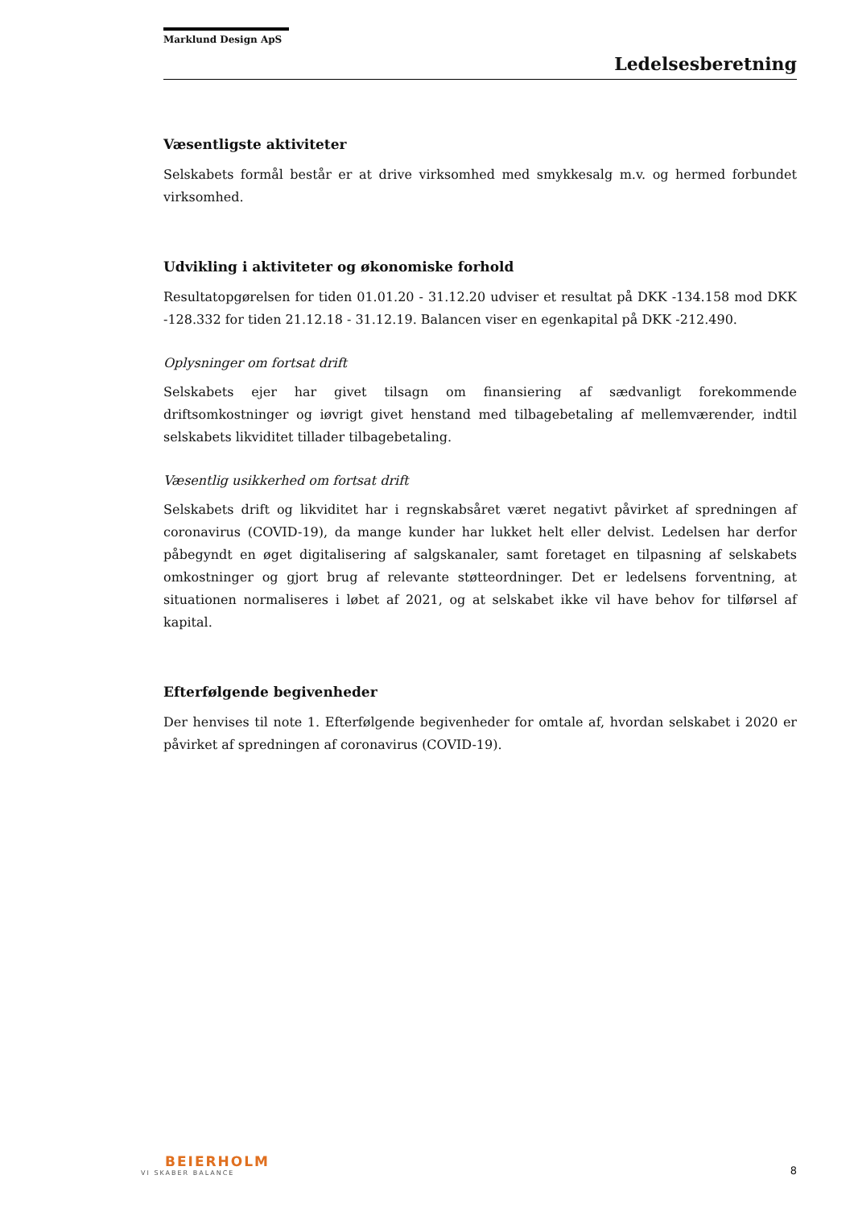Marklund Design ApS
Ledelsesberetning
Væsentligste aktiviteter
Selskabets formål består er at drive virksomhed med smykkesalg m.v. og hermed forbundet virksomhed.
Udvikling i aktiviteter og økonomiske forhold
Resultatopgørelsen for tiden 01.01.20 - 31.12.20 udviser et resultat på DKK -134.158 mod DKK -128.332 for tiden 21.12.18 - 31.12.19. Balancen viser en egenkapital på DKK -212.490.
Oplysninger om fortsat drift
Selskabets ejer har givet tilsagn om finansiering af sædvanligt forekommende driftsomkostninger og iøvrigt givet henstand med tilbagebetaling af mellemværender, indtil selskabets likviditet tillader tilbagebetaling.
Væsentlig usikkerhed om fortsat drift
Selskabets drift og likviditet har i regnskabsåret været negativt påvirket af spredningen af coronavirus (COVID-19), da mange kunder har lukket helt eller delvist. Ledelsen har derfor påbegyndt en øget digitalisering af salgskanaler, samt foretaget en tilpasning af selskabets omkostninger og gjort brug af relevante støtteordninger. Det er ledelsens forventning, at situationen normaliseres i løbet af 2021, og at selskabet ikke vil have behov for tilførsel af kapital.
Efterfølgende begivenheder
Der henvises til note 1. Efterfølgende begivenheder for omtale af, hvordan selskabet i 2020 er påvirket af spredningen af coronavirus (COVID-19).
BEIERHOLM
VI SKABER BALANCE
8